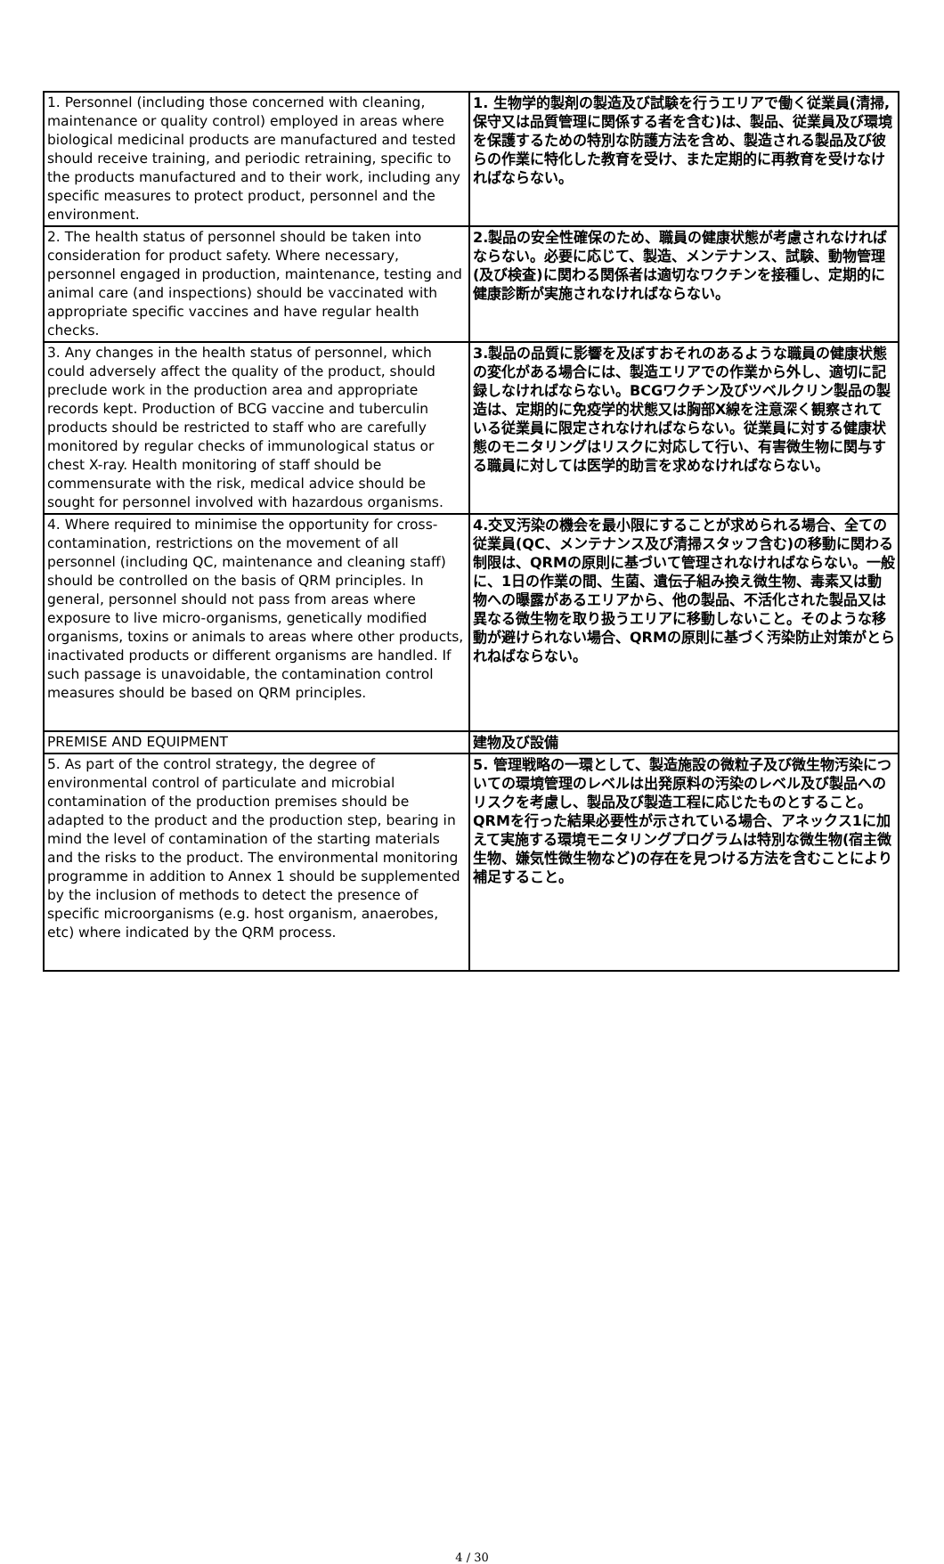| 1. Personnel (including those concerned with cleaning, maintenance or quality control) employed in areas where biological medicinal products are manufactured and tested should receive training, and periodic retraining, specific to the products manufactured and to their work, including any specific measures to protect product, personnel and the environment. | 1. 生物学的製剤の製造及び試験を行うエリアで働く従業員(清掃,保守又は品質管理に関係する者を含む)は、製品、従業員及び環境を保護するための特別な防護方法を含め、製造される製品及び彼らの作業に特化した教育を受け、また定期的に再教育を受けなければならない。 |
| 2. The health status of personnel should be taken into consideration for product safety. Where necessary, personnel engaged in production, maintenance, testing and animal care (and inspections) should be vaccinated with appropriate specific vaccines and have regular health checks. | 2.製品の安全性確保のため、職員の健康状態が考慮されなければならない。必要に応じて、製造、メンテナンス、試験、動物管理(及び検査)に関わる関係者は適切なワクチンを接種し、定期的に健康診断が実施されなければならない。 |
| 3. Any changes in the health status of personnel, which could adversely affect the quality of the product, should preclude work in the production area and appropriate records kept. Production of BCG vaccine and tuberculin products should be restricted to staff who are carefully monitored by regular checks of immunological status or chest X-ray. Health monitoring of staff should be commensurate with the risk, medical advice should be sought for personnel involved with hazardous organisms. | 3.製品の品質に影響を及ぼすおそれのあるような職員の健康状態の変化がある場合には、製造エリアでの作業から外し、適切に記録しなければならない。BCGワクチン及びツベルクリン製品の製造は、定期的に免疫学的状態又は胸部X線を注意深く観察されている従業員に限定されなければならない。従業員に対する健康状態のモニタリングはリスクに対応して行い、有害微生物に関与する職員に対しては医学的助言を求めなければならない。 |
| 4. Where required to minimise the opportunity for cross-contamination, restrictions on the movement of all personnel (including QC, maintenance and cleaning staff) should be controlled on the basis of QRM principles. In general, personnel should not pass from areas where exposure to live micro-organisms, genetically modified organisms, toxins or animals to areas where other products, inactivated products or different organisms are handled. If such passage is unavoidable, the contamination control measures should be based on QRM principles. | 4.交叉汚染の機会を最小限にすることが求められる場合、全ての従業員(QC、メンテナンス及び清掃スタッフ含む)の移動に関わる制限は、QRMの原則に基づいて管理されなければならない。一般に、1日の作業の間、生菌、遺伝子組み換え微生物、毒素又は動物への曝露があるエリアから、他の製品、不活化された製品又は異なる微生物を取り扱うエリアに移動しないこと。そのような移動が避けられない場合、QRMの原則に基づく汚染防止対策がとられねばならない。 |
| PREMISE AND EQUIPMENT | 建物及び設備 |
| 5. As part of the control strategy, the degree of environmental control of particulate and microbial contamination of the production premises should be adapted to the product and the production step, bearing in mind the level of contamination of the starting materials and the risks to the product. The environmental monitoring programme in addition to Annex 1 should be supplemented by the inclusion of methods to detect the presence of specific microorganisms (e.g. host organism, anaerobes, etc) where indicated by the QRM process. | 5. 管理戦略の一環として、製造施設の微粒子及び微生物汚染についての環境管理のレベルは出発原料の汚染のレベル及び製品へのリスクを考慮し、製品及び製造工程に応じたものとすること。QRMを行った結果必要性が示されている場合、アネックス1に加えて実施する環境モニタリングプログラムは特別な微生物(宿主微生物、嫌気性微生物など)の存在を見つける方法を含むことにより補足すること。 |
4 / 30